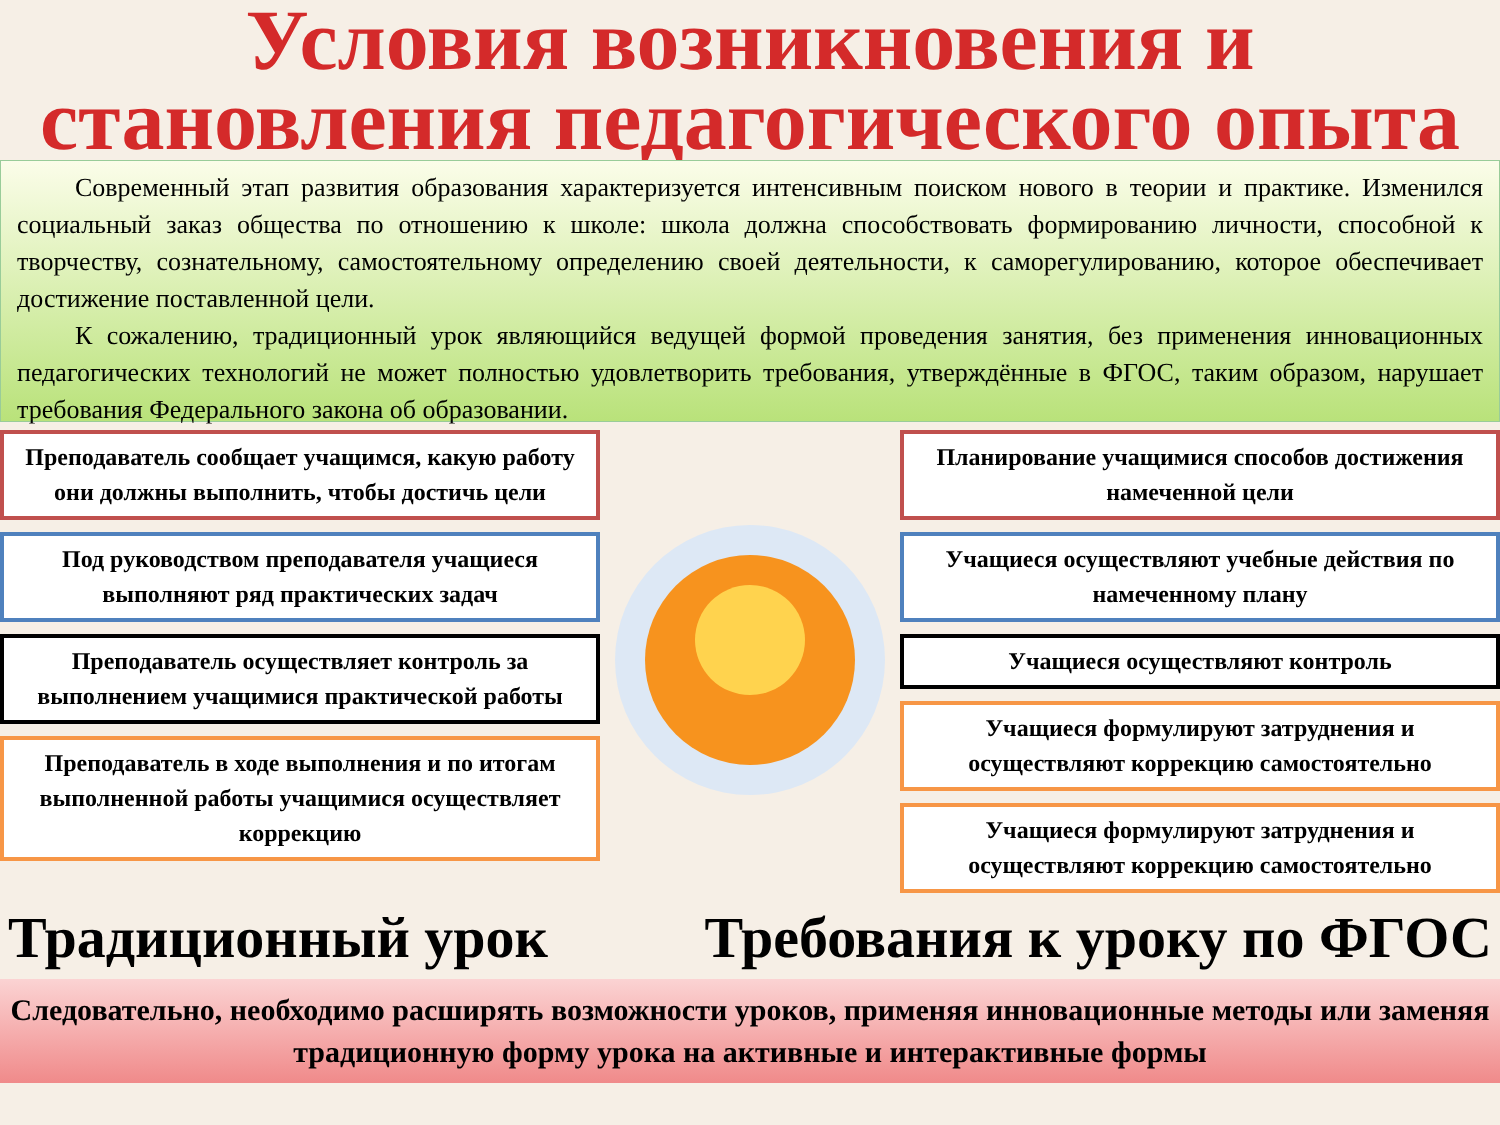Условия возникновения и становления педагогического опыта
Современный этап развития образования характеризуется интенсивным поиском нового в теории и практике. Изменился социальный заказ общества по отношению к школе: школа должна способствовать формированию личности, способной к творчеству, сознательному, самостоятельному определению своей деятельности, к саморегулированию, которое обеспечивает достижение поставленной цели.
К сожалению, традиционный урок являющийся ведущей формой проведения занятия, без применения инновационных педагогических технологий не может полностью удовлетворить требования, утверждённые в ФГОС, таким образом, нарушает требования Федерального закона об образовании.
Преподаватель сообщает учащимся, какую работу они должны выполнить, чтобы достичь цели
Под руководством преподавателя учащиеся выполняют ряд практических задач
Преподаватель осуществляет контроль за выполнением учащимися практической работы
Преподаватель в ходе выполнения и по итогам выполненной работы учащимися осуществляет коррекцию
Планирование учащимися способов достижения намеченной цели
Учащиеся осуществляют учебные действия по намеченному плану
Учащиеся осуществляют контроль
Учащиеся формулируют затруднения и осуществляют коррекцию самостоятельно
Учащиеся формулируют затруднения и осуществляют коррекцию самостоятельно
Традиционный урок Требования к уроку по ФГОС
Следовательно, необходимо расширять возможности уроков, применяя инновационные методы или заменяя традиционную форму урока на активные и интерактивные формы